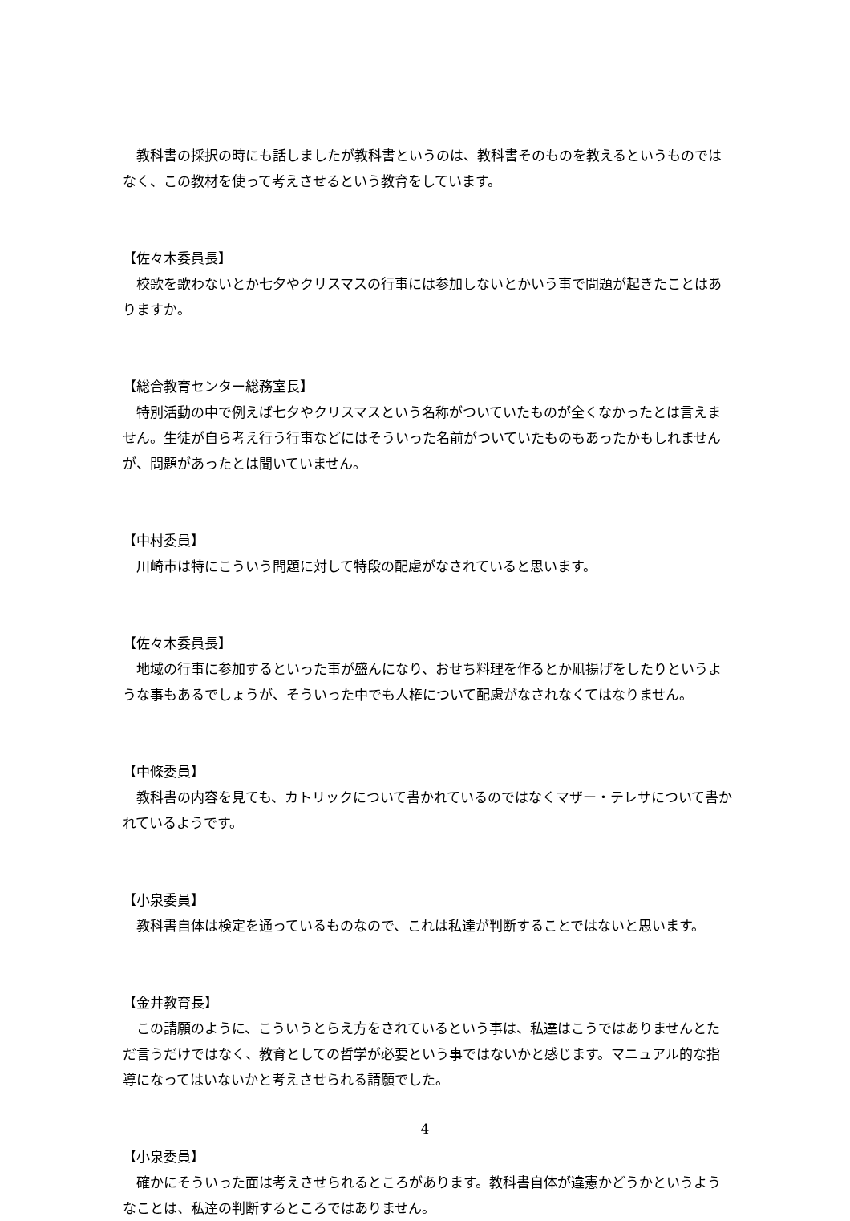教科書の採択の時にも話しましたが教科書というのは、教科書そのものを教えるというものではなく、この教材を使って考えさせるという教育をしています。
【佐々木委員長】
　校歌を歌わないとか七夕やクリスマスの行事には参加しないとかいう事で問題が起きたことはありますか。
【総合教育センター総務室長】
　特別活動の中で例えば七夕やクリスマスという名称がついていたものが全くなかったとは言えません。生徒が自ら考え行う行事などにはそういった名前がついていたものもあったかもしれませんが、問題があったとは聞いていません。
【中村委員】
　川崎市は特にこういう問題に対して特段の配慮がなされていると思います。
【佐々木委員長】
　地域の行事に参加するといった事が盛んになり、おせち料理を作るとか凧揚げをしたりというような事もあるでしょうが、そういった中でも人権について配慮がなされなくてはなりません。
【中條委員】
　教科書の内容を見ても、カトリックについて書かれているのではなくマザー・テレサについて書かれているようです。
【小泉委員】
　教科書自体は検定を通っているものなので、これは私達が判断することではないと思います。
【金井教育長】
　この請願のように、こういうとらえ方をされているという事は、私達はこうではありませんとただ言うだけではなく、教育としての哲学が必要という事ではないかと感じます。マニュアル的な指導になってはいないかと考えさせられる請願でした。
【小泉委員】
　確かにそういった面は考えさせられるところがあります。教科書自体が違憲かどうかというようなことは、私達の判断するところではありません。
4